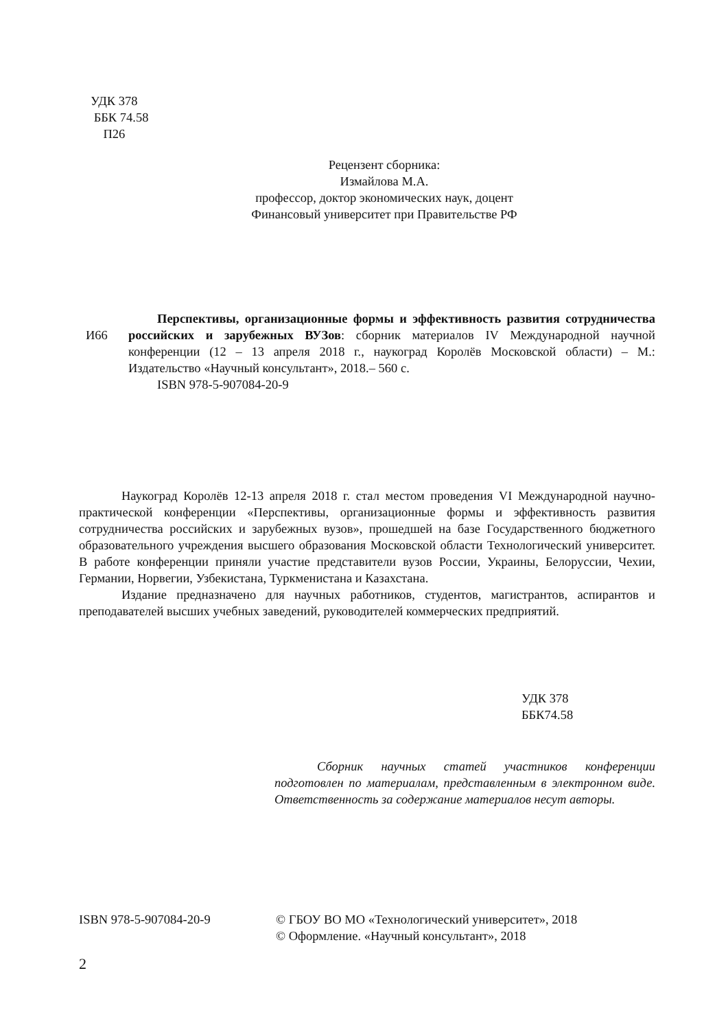УДК 378
ББК 74.58
П26
Рецензент сборника:
Измайлова М.А.
профессор, доктор экономических наук, доцент
Финансовый университет при Правительстве РФ
И66
Перспективы, организационные формы и эффективность развития сотрудничества российских и зарубежных ВУЗов: сборник материалов IV Международной научной конференции (12 – 13 апреля 2018 г., наукоград Королёв Московской области) – М.: Издательство «Научный консультант», 2018.– 560 с.
ISBN 978-5-907084-20-9
Наукоград Королёв 12-13 апреля 2018 г. стал местом проведения VI Международной научно-практической конференции «Перспективы, организационные формы и эффективность развития сотрудничества российских и зарубежных вузов», прошедшей на базе Государственного бюджетного образовательного учреждения высшего образования Московской области Технологический университет. В работе конференции приняли участие представители вузов России, Украины, Белоруссии, Чехии, Германии, Норвегии, Узбекистана, Туркменистана и Казахстана.
Издание предназначено для научных работников, студентов, магистрантов, аспирантов и преподавателей высших учебных заведений, руководителей коммерческих предприятий.
УДК 378
ББК74.58
Сборник научных статей участников конференции подготовлен по материалам, представленным в электронном виде. Ответственность за содержание материалов несут авторы.
ISBN 978-5-907084-20-9 © ГБОУ ВО МО «Технологический университет», 2018
© Оформление. «Научный консультант», 2018
2